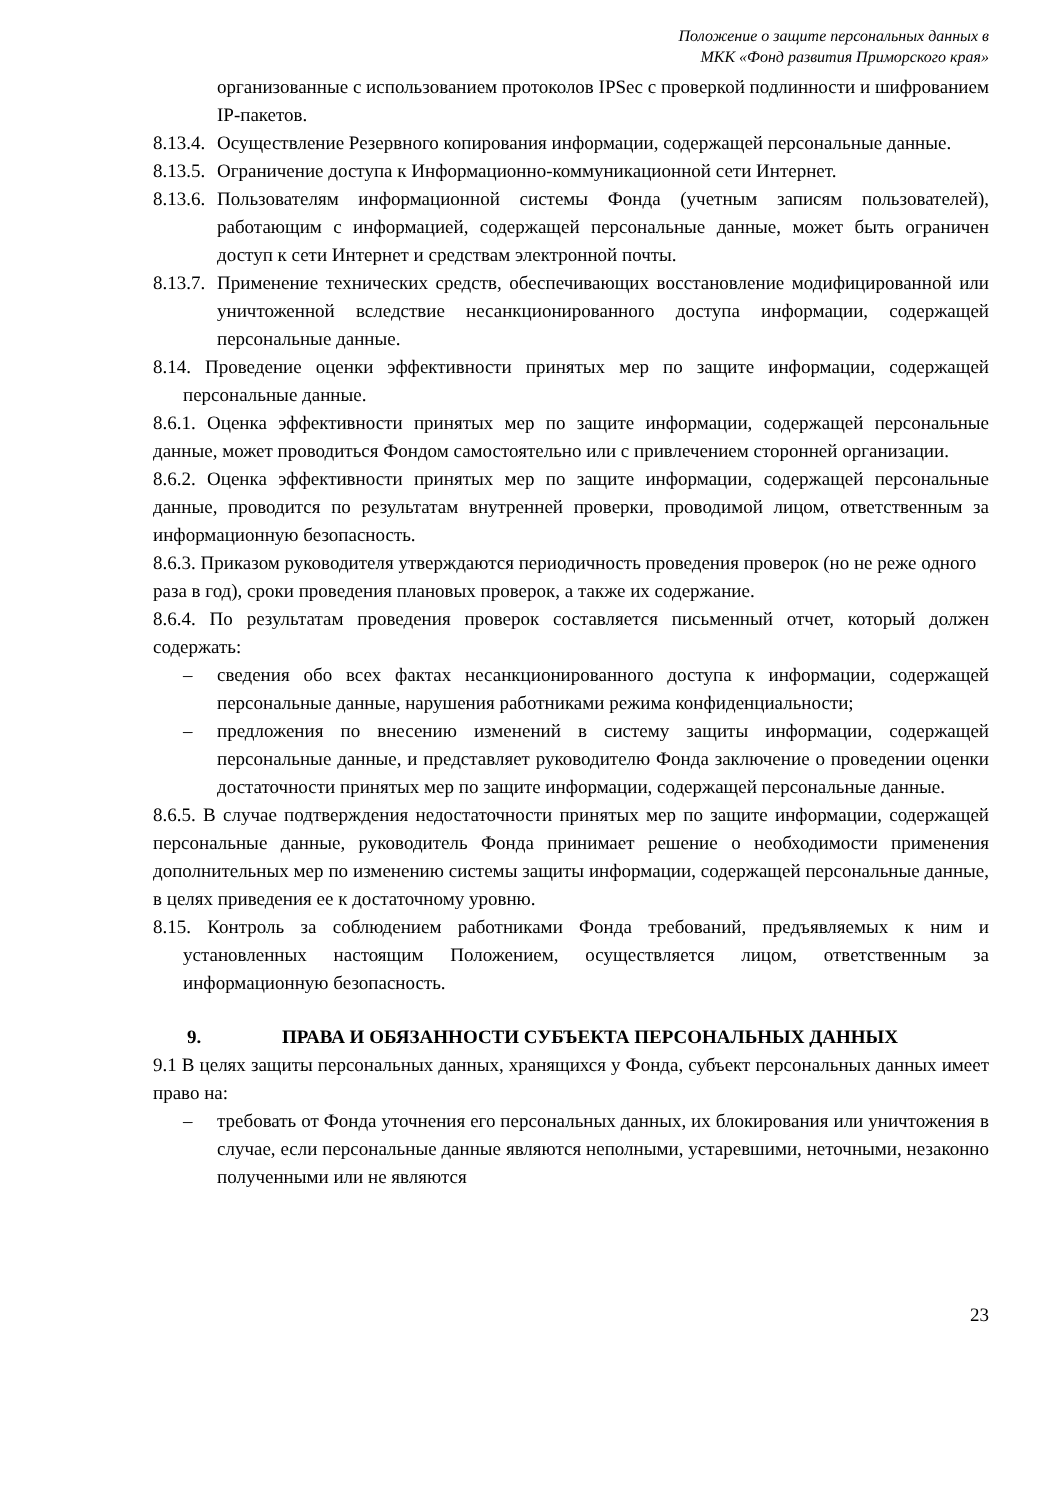Положение о защите персональных данных в
МКК «Фонд развития Приморского края»
организованные с использованием протоколов IPSec с проверкой подлинности и шифрованием IP-пакетов.
8.13.4. Осуществление Резервного копирования информации, содержащей персональные данные.
8.13.5. Ограничение доступа к Информационно-коммуникационной сети Интернет.
8.13.6. Пользователям информационной системы Фонда (учетным записям пользователей), работающим с информацией, содержащей персональные данные, может быть ограничен доступ к сети Интернет и средствам электронной почты.
8.13.7. Применение технических средств, обеспечивающих восстановление модифицированной или уничтоженной вследствие несанкционированного доступа информации, содержащей персональные данные.
8.14. Проведение оценки эффективности принятых мер по защите информации, содержащей персональные данные.
8.6.1. Оценка эффективности принятых мер по защите информации, содержащей персональные данные, может проводиться Фондом самостоятельно или с привлечением сторонней организации.
8.6.2. Оценка эффективности принятых мер по защите информации, содержащей персональные данные, проводится по результатам внутренней проверки, проводимой лицом, ответственным за информационную безопасность.
8.6.3. Приказом руководителя утверждаются периодичность проведения проверок (но не реже одного раза в год), сроки проведения плановых проверок, а также их содержание.
8.6.4. По результатам проведения проверок составляется письменный отчет, который должен содержать:
– сведения обо всех фактах несанкционированного доступа к информации, содержащей персональные данные, нарушения работниками режима конфиденциальности;
– предложения по внесению изменений в систему защиты информации, содержащей персональные данные, и представляет руководителю Фонда заключение о проведении оценки достаточности принятых мер по защите информации, содержащей персональные данные.
8.6.5. В случае подтверждения недостаточности принятых мер по защите информации, содержащей персональные данные, руководитель Фонда принимает решение о необходимости применения дополнительных мер по изменению системы защиты информации, содержащей персональные данные, в целях приведения ее к достаточному уровню.
8.15. Контроль за соблюдением работниками Фонда требований, предъявляемых к ним и установленных настоящим Положением, осуществляется лицом, ответственным за информационную безопасность.
9. ПРАВА И ОБЯЗАННОСТИ СУБЪЕКТА ПЕРСОНАЛЬНЫХ ДАННЫХ
9.1 В целях защиты персональных данных, хранящихся у Фонда, субъект персональных данных имеет право на:
– требовать от Фонда уточнения его персональных данных, их блокирования или уничтожения в случае, если персональные данные являются неполными, устаревшими, неточными, незаконно полученными или не являются
23